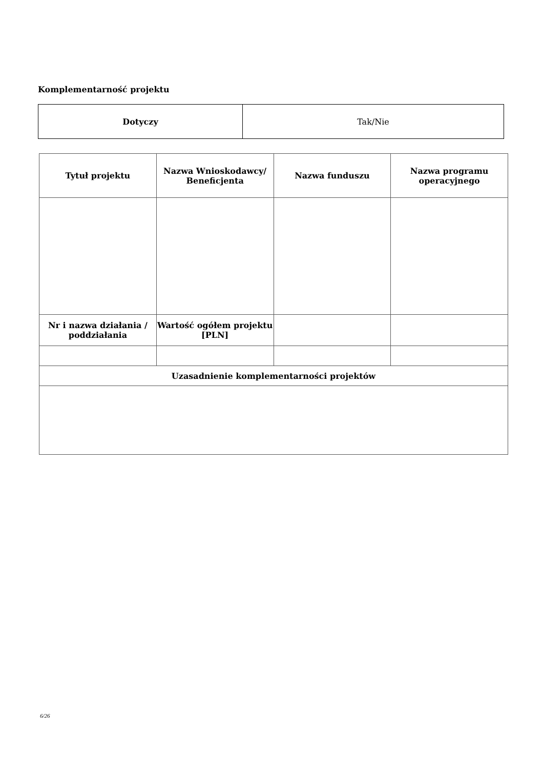Komplementarność projektu
| Dotyczy | Tak/Nie |
| Tytuł projektu | Nazwa Wnioskodawcy/ Beneficjenta | Nazwa funduszu | Nazwa programu operacyjnego |
| --- | --- | --- | --- |
| Nr i nazwa działania / poddziałania | Wartość ogółem projektu [PLN] | | |
| Uzasadnienie komplementarności projektów | | | |
6/26